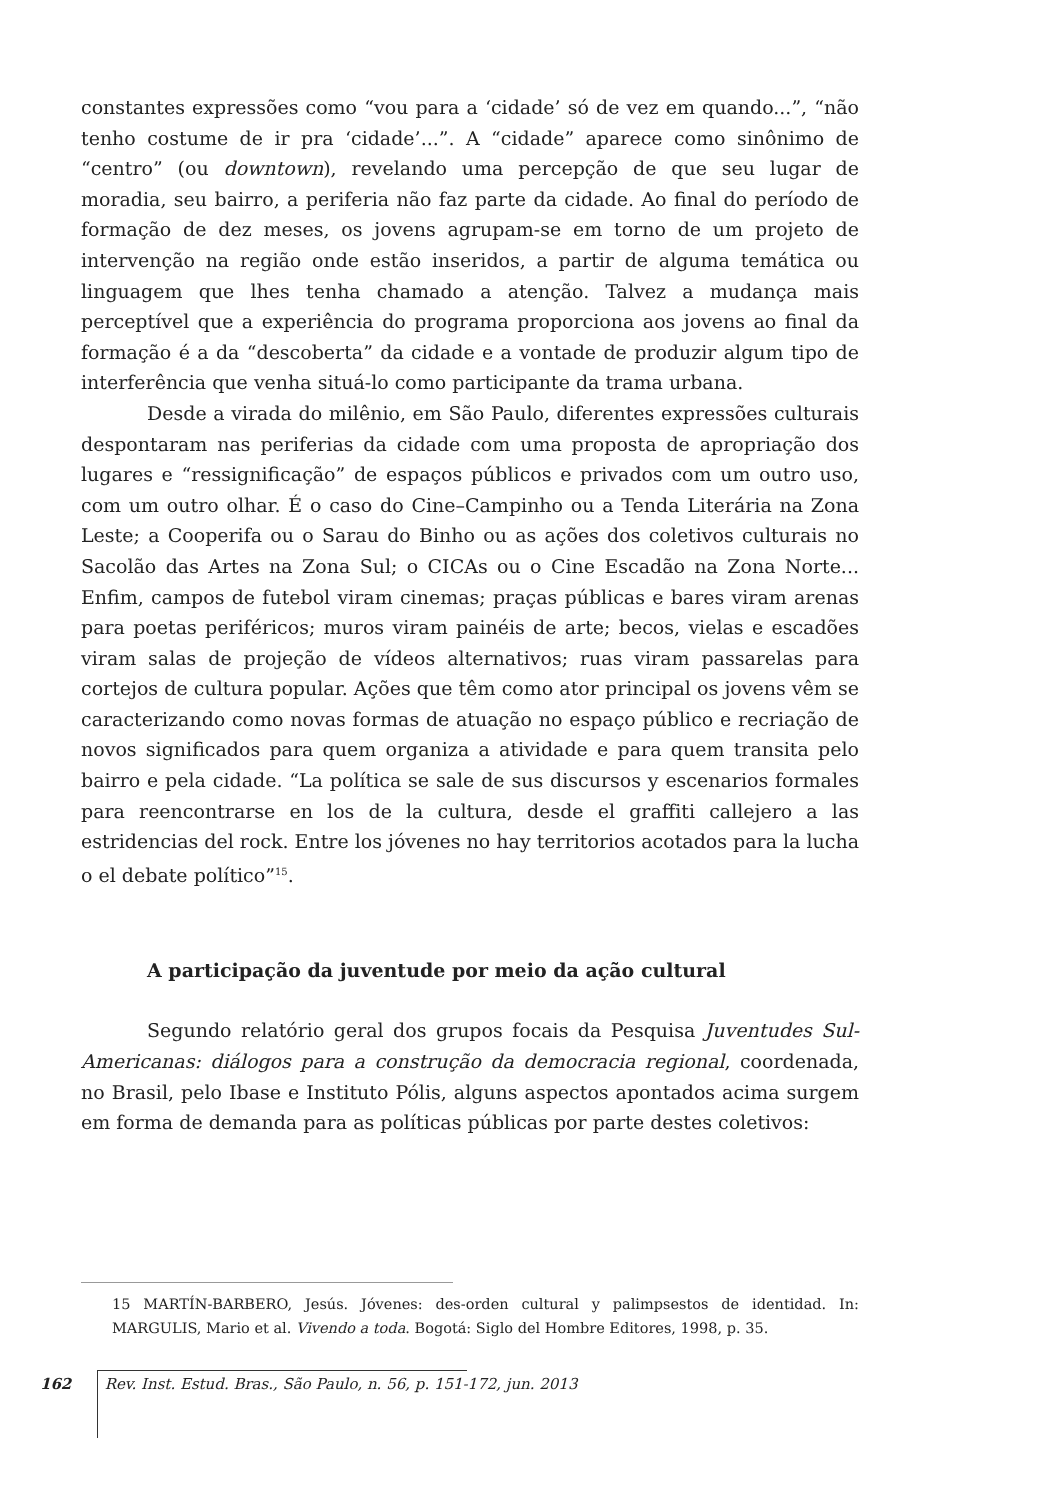constantes expressões como “vou para a ‘cidade’ só de vez em quando...”, “não tenho costume de ir pra ‘cidade’...”. A “cidade” aparece como sinônimo de “centro” (ou downtown), revelando uma percepção de que seu lugar de moradia, seu bairro, a periferia não faz parte da cidade. Ao final do período de formação de dez meses, os jovens agrupam-se em torno de um projeto de intervenção na região onde estão inseridos, a partir de alguma temática ou linguagem que lhes tenha chamado a atenção. Talvez a mudança mais perceptível que a experiência do programa proporciona aos jovens ao final da formação é a da “descoberta” da cidade e a vontade de produzir algum tipo de interferência que venha situá-lo como participante da trama urbana.
Desde a virada do milênio, em São Paulo, diferentes expressões culturais despontaram nas periferias da cidade com uma proposta de apropriação dos lugares e “ressignificação” de espaços públicos e privados com um outro uso, com um outro olhar. É o caso do Cine–Campinho ou a Tenda Literária na Zona Leste; a Cooperifa ou o Sarau do Binho ou as ações dos coletivos culturais no Sacolão das Artes na Zona Sul; o CICAs ou o Cine Escadão na Zona Norte... Enfim, campos de futebol viram cinemas; praças públicas e bares viram arenas para poetas periféricos; muros viram painéis de arte; becos, vielas e escadões viram salas de projeção de vídeos alternativos; ruas viram passarelas para cortejos de cultura popular. Ações que têm como ator principal os jovens vêm se caracterizando como novas formas de atuação no espaço público e recriação de novos significados para quem organiza a atividade e para quem transita pelo bairro e pela cidade. “La política se sale de sus discursos y escenarios formales para reencontrarse en los de la cultura, desde el graffiti callejero a las estridencias del rock. Entre los jóvenes no hay territorios acotados para la lucha o el debate político”<sup>15</sup>.
A participação da juventude por meio da ação cultural
Segundo relatório geral dos grupos focais da Pesquisa Juventudes Sul-Americanas: diálogos para a construção da democracia regional, coordenada, no Brasil, pelo Ibase e Instituto Pólis, alguns aspectos apontados acima surgem em forma de demanda para as políticas públicas por parte destes coletivos:
15 MARTÍN-BARBERO, Jesús. Jóvenes: des-orden cultural y palimpsestos de identidad. In: MARGULIS, Mario et al. Vivendo a toda. Bogotá: Siglo del Hombre Editores, 1998, p. 35.
162 Rev. Inst. Estud. Bras., São Paulo, n. 56, p. 151-172, jun. 2013